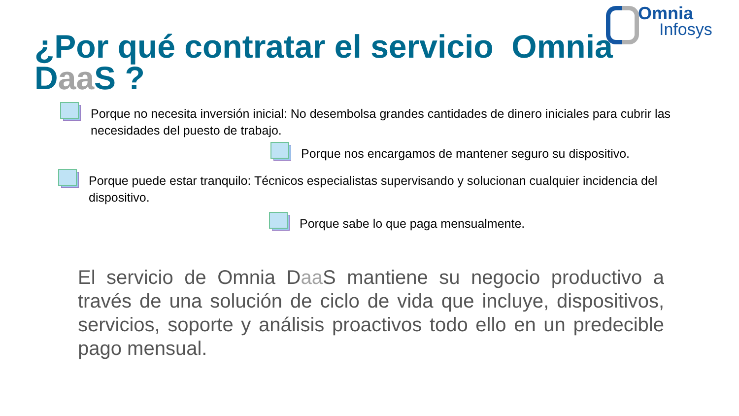Omnia
Infosys
¿Por qué contratar el servicio Omnia Daa S ?
Porque no necesita inversión inicial: No desembolsa grandes cantidades de dinero iniciales para cubrir las necesidades del puesto de trabajo.
Porque nos encargamos de mantener seguro su dispositivo.
Porque puede estar tranquilo: Técnicos especialistas supervisando y solucionan cualquier incidencia del dispositivo.
Porque sabe lo que paga mensualmente.
El servicio de Omnia Daa S mantiene su negocio productivo a través de una solución de ciclo de vida que incluye, dispositivos, servicios, soporte y análisis proactivos todo ello en un predecible pago mensual.